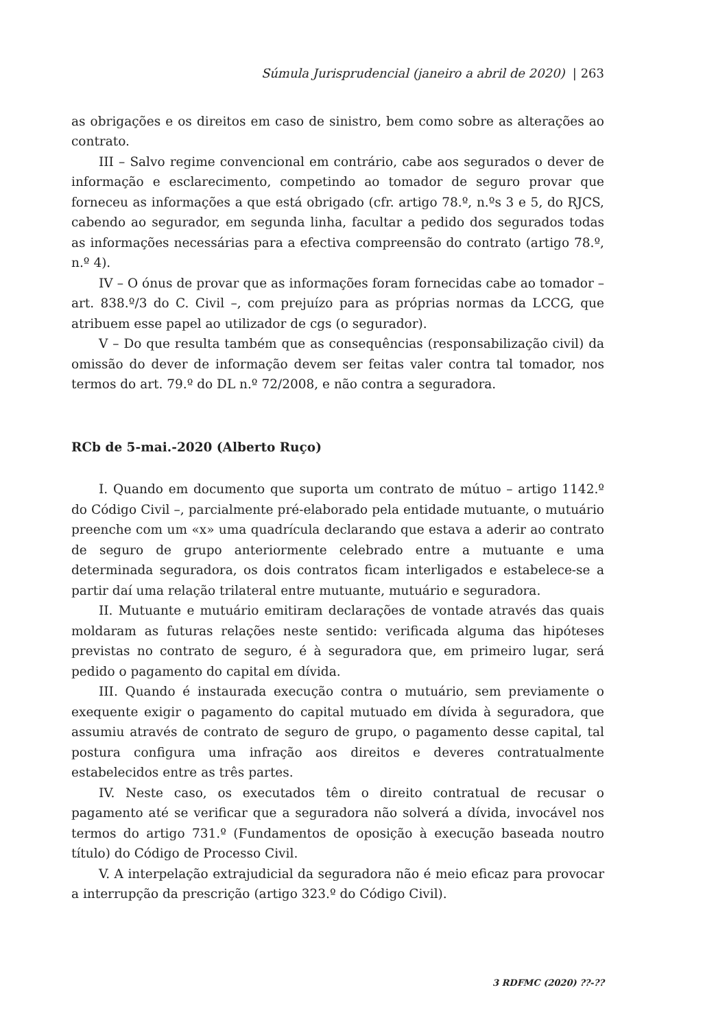Súmula Jurisprudencial (janeiro a abril de 2020) | 263
as obrigações e os direitos em caso de sinistro, bem como sobre as alterações ao contrato.
III – Salvo regime convencional em contrário, cabe aos segurados o dever de informação e esclarecimento, competindo ao tomador de seguro provar que forneceu as informações a que está obrigado (cfr. artigo 78.º, n.ºs 3 e 5, do RJCS, cabendo ao segurador, em segunda linha, facultar a pedido dos segurados todas as informações necessárias para a efectiva compreensão do contrato (artigo 78.º, n.º 4).
IV – O ónus de provar que as informações foram fornecidas cabe ao tomador – art. 838.º/3 do C. Civil –, com prejuízo para as próprias normas da LCCG, que atribuem esse papel ao utilizador de cgs (o segurador).
V – Do que resulta também que as consequências (responsabilização civil) da omissão do dever de informação devem ser feitas valer contra tal tomador, nos termos do art. 79.º do DL n.º 72/2008, e não contra a seguradora.
RCb de 5-mai.-2020 (Alberto Ruço)
I. Quando em documento que suporta um contrato de mútuo – artigo 1142.º do Código Civil –, parcialmente pré-elaborado pela entidade mutuante, o mutuário preenche com um «x» uma quadrícula declarando que estava a aderir ao contrato de seguro de grupo anteriormente celebrado entre a mutuante e uma determinada seguradora, os dois contratos ficam interligados e estabelece-se a partir daí uma relação trilateral entre mutuante, mutuário e seguradora.
II. Mutuante e mutuário emitiram declarações de vontade através das quais moldaram as futuras relações neste sentido: verificada alguma das hipóteses previstas no contrato de seguro, é à seguradora que, em primeiro lugar, será pedido o pagamento do capital em dívida.
III. Quando é instaurada execução contra o mutuário, sem previamente o exequente exigir o pagamento do capital mutuado em dívida à seguradora, que assumiu através de contrato de seguro de grupo, o pagamento desse capital, tal postura configura uma infração aos direitos e deveres contratualmente estabelecidos entre as três partes.
IV. Neste caso, os executados têm o direito contratual de recusar o pagamento até se verificar que a seguradora não solverá a dívida, invocável nos termos do artigo 731.º (Fundamentos de oposição à execução baseada noutro título) do Código de Processo Civil.
V. A interpelação extrajudicial da seguradora não é meio eficaz para provocar a interrupção da prescrição (artigo 323.º do Código Civil).
3 RDFMC (2020) ??-??